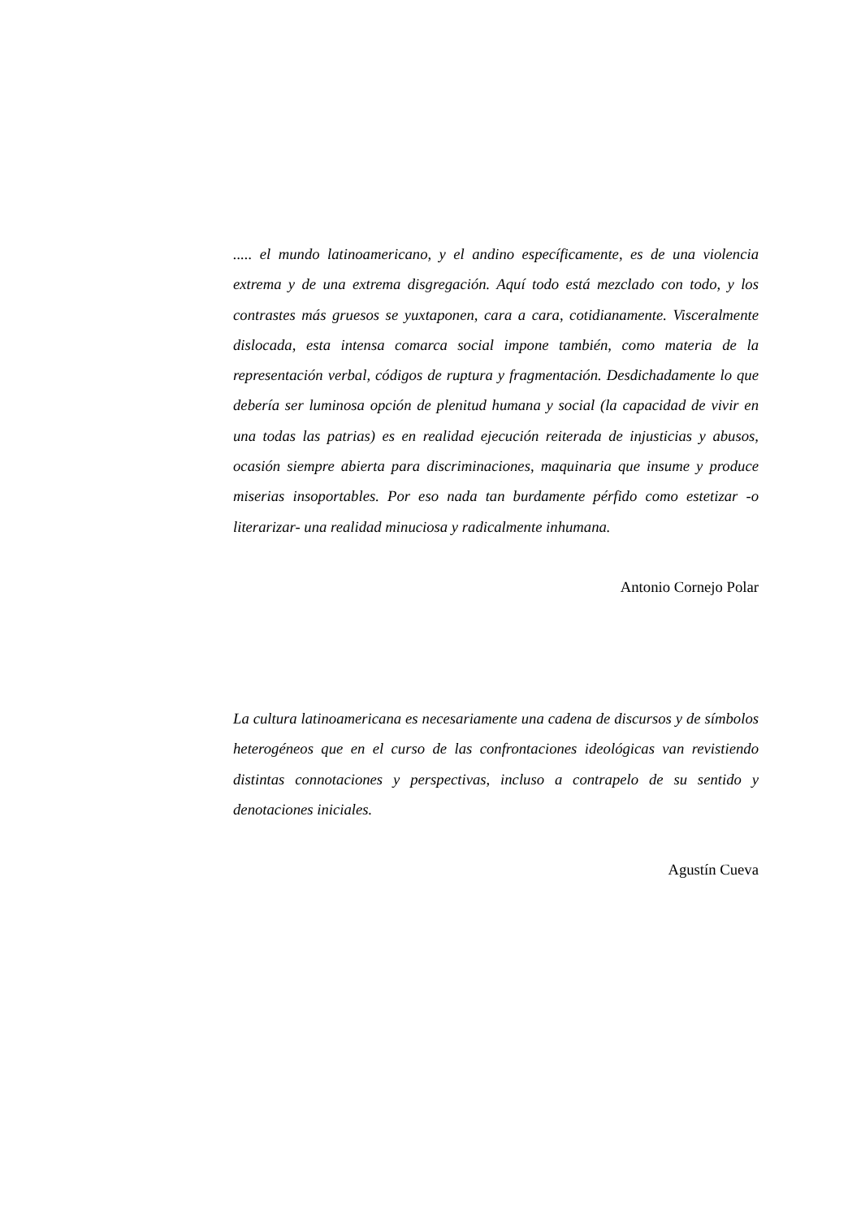..... el mundo latinoamericano, y el andino específicamente, es de una violencia extrema y de una extrema disgregación. Aquí todo está mezclado con todo, y los contrastes más gruesos se yuxtaponen, cara a cara, cotidianamente. Visceralmente dislocada, esta intensa comarca social impone también, como materia de la representación verbal, códigos de ruptura y fragmentación. Desdichadamente lo que debería ser luminosa opción de plenitud humana y social (la capacidad de vivir en una todas las patrias) es en realidad ejecución reiterada de injusticias y abusos, ocasión siempre abierta para discriminaciones, maquinaria que insume y produce miserias insoportables. Por eso nada tan burdamente pérfido como estetizar -o literarizar- una realidad minuciosa y radicalmente inhumana.
Antonio Cornejo Polar
La cultura latinoamericana es necesariamente una cadena de discursos y de símbolos heterogéneos que en el curso de las confrontaciones ideológicas van revistiendo distintas connotaciones y perspectivas, incluso a contrapelo de su sentido y denotaciones iniciales.
Agustín Cueva